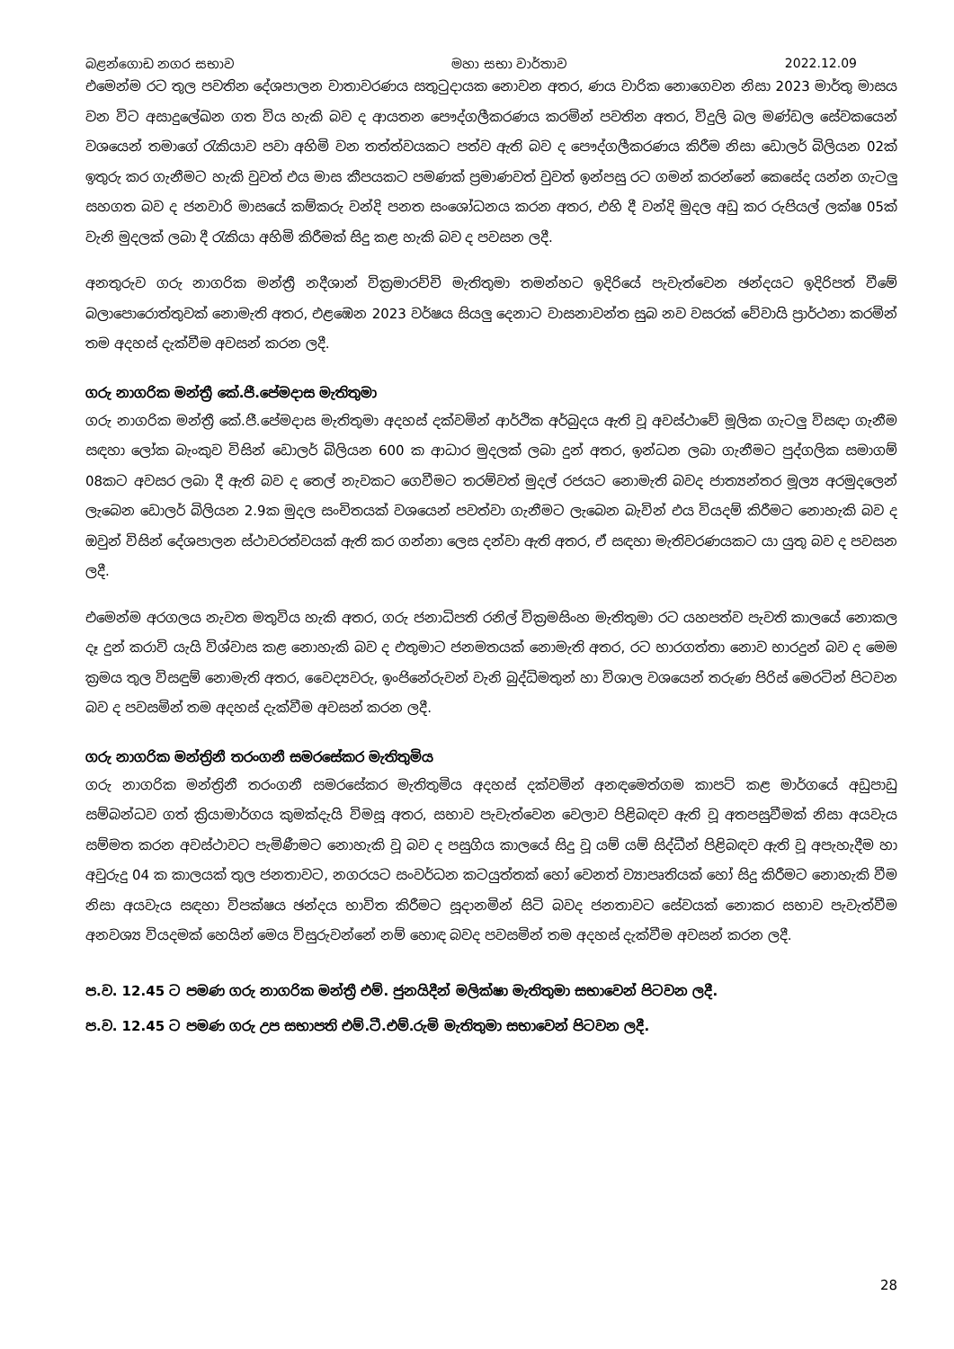බළන්ගොඩ නගර සභාව මහා සභා වාර්තාව 2022.12.09
එමෙන්ම රට තුල පවතින දේශපාලන වාතාවරණය සතුටුදායක නොවන අතර, ණය වාරික නොගෙවන නිසා 2023 මාර්තු මාසය වන විට අසාදුලේඛන ගත විය හැකි බව ද ආයතන පෞද්ගලීකරණය කරමින් පවතින අතර, විදුලි බල මණ්ඩල සේවකයෙන් වශයෙන් තමාගේ රැකියාව පවා අහිමි වන තත්ත්වයකට පත්ව ඇති බව ද පෞද්ගලීකරණය කිරීම නිසා ඩොලර් බිලියන 02ක් ඉතුරු කර ගැනීමට හැකි වුවත් එය මාස කීපයකට පමණක් ප්‍රමාණවත් වුවත් ඉන්පසු රට ගමන් කරන්නේ කෙසේද යන්න ගැටලු සහගත බව ද ජනවාරි මාසයේ කම්කරු වන්දි පනත සංශෝධනය කරන අතර, එහි දී වන්දි මුදල අඩු කර රුපියල් ලක්ෂ 05ක් වැනි මුදලක් ලබා දී රැකියා අහිමි කිරීමක් සිදු කළ හැකි බව ද පවසන ලදී.
අනතුරුව ගරු නාගරික මන්ත්‍රී නදීශාන් වික්‍රමාරච්චි මැතිතුමා තමන්හට ඉදිරියේ පැවැත්වෙන ඡන්දයට ඉදිරිපත් වීමේ බලාපොරොත්තුවක් නොමැති අතර, එළඹෙන 2023 වර්ෂය සියලු දෙනාට වාසනාවන්ත සුබ නව වසරක් වේවායි ප්‍රාර්ථනා කරමින් තම අදහස් දැක්වීම අවසන් කරන ලදී.
ගරු නාගරික මන්ත්‍රී කේ.ජී.පේමදාස මැතිතුමා
ගරු නාගරික මන්ත්‍රී කේ.ජී.පේමදාස මැතිතුමා අදහස් දක්වමින් ආර්ථික අර්බුදය ඇති වූ අවස්ථාවේ මූලික ගැටලු විසඳා ගැනීම සඳහා ලෝක බැංකුව විසින් ඩොලර් බිලියන 600 ක ආධාර මුදලක් ලබා දුන් අතර, ඉන්ධන ලබා ගැනීමට පුද්ගලික සමාගම් 08කට අවසර ලබා දී ඇති බව ද තෙල් නැවකට ගෙවීමට තරම්වත් මුදල් රජයට නොමැති බවද ජාත්‍යන්තර මූල්‍ය අරමුදලෙන් ලැබෙන ඩොලර් බිලියන 2.9ක මුදල සංචිතයක් වශයෙන් පවත්වා ගැනීමට ලැබෙන බැවින් එය වියදම් කිරීමට නොහැකි බව ද ඔවුන් විසින් දේශපාලන ස්ථාවරත්වයක් ඇති කර ගන්නා ලෙස දන්වා ඇති අතර, ඒ සඳහා මැතිවරණයකට යා යුතු බව ද පවසන ලදී.
එමෙන්ම අරගලය නැවත මතුවිය හැකි අතර, ගරු ජනාධිපති රනිල් වික්‍රමසිංහ මැතිතුමා රට යහපත්ව පැවති කාලයේ නොකල දෑ දුන් කරාවි යැයි විශ්වාස කළ නොහැකි බව ද එතුමාට ජනමතයක් නොමැති අතර, රට භාරගත්තා නොව භාරදුන් බව ද මෙම ක්‍රමය තුල විසඳුම් නොමැති අතර, වෛද්‍යවරු, ඉංජිනේරුවන් වැනි බුද්ධිමතුන් හා විශාල වශයෙන් තරුණ පිරිස් මෙරටින් පිටවන බව ද පවසමින් තම අදහස් දැක්වීම අවසන් කරන ලදී.
ගරු නාගරික මන්ත්‍රිනී තරංගනී සමරසේකර මැතිතුමිය
ගරු නාගරික මන්ත්‍රිනී තරංගනී සමරසේකර මැතිතුමිය අදහස් දක්වමින් අනඳමෙත්ගම කාපට් කළ මාර්ගයේ අඩුපාඩු සම්බන්ධව ගත් ක්‍රියාමාර්ගය කුමක්දැයි විමසූ අතර, සභාව පැවැත්වෙන වෙලාව පිළිබඳව ඇති වූ අතපසුවීමක් නිසා අයවැය සම්මත කරන අවස්ථාවට පැමිණීමට නොහැකි වූ බව ද පසුගිය කාලයේ සිදු වූ යම් යම් සිද්ධීන් පිළිබඳව ඇති වූ අපැහැදීම හා අවුරුදු 04 ක කාලයක් තුල ජනතාවට, නගරයට සංවර්ධන කටයුත්තක් හෝ වෙනත් ව්‍යාපෘතියක් හෝ සිදු කිරීමට නොහැකි වීම නිසා අයවැය සඳහා විපක්ෂය ඡන්දය භාවිත කිරීමට සූදානමින් සිටි බවද ජනතාවට සේවයක් නොකර සභාව පැවැත්වීම අනවශ්‍ය වියදමක් හෙයින් මෙය විසුරුවන්නේ නම් හොඳ බවද පවසමින් තම අදහස් දැක්වීම අවසන් කරන ලදී.
ප.ව. 12.45 ට පමණ ගරු නාගරික මන්ත්‍රී එම්. ජුනයිදීන් මලික්ෂා මැතිතුමා සභාවෙන් පිටවන ලදී.
ප.ව. 12.45 ට පමණ ගරු උප සභාපති එම්.ටී.එම්.රුමි මැතිතුමා සභාවෙන් පිටවන ලදී.
28